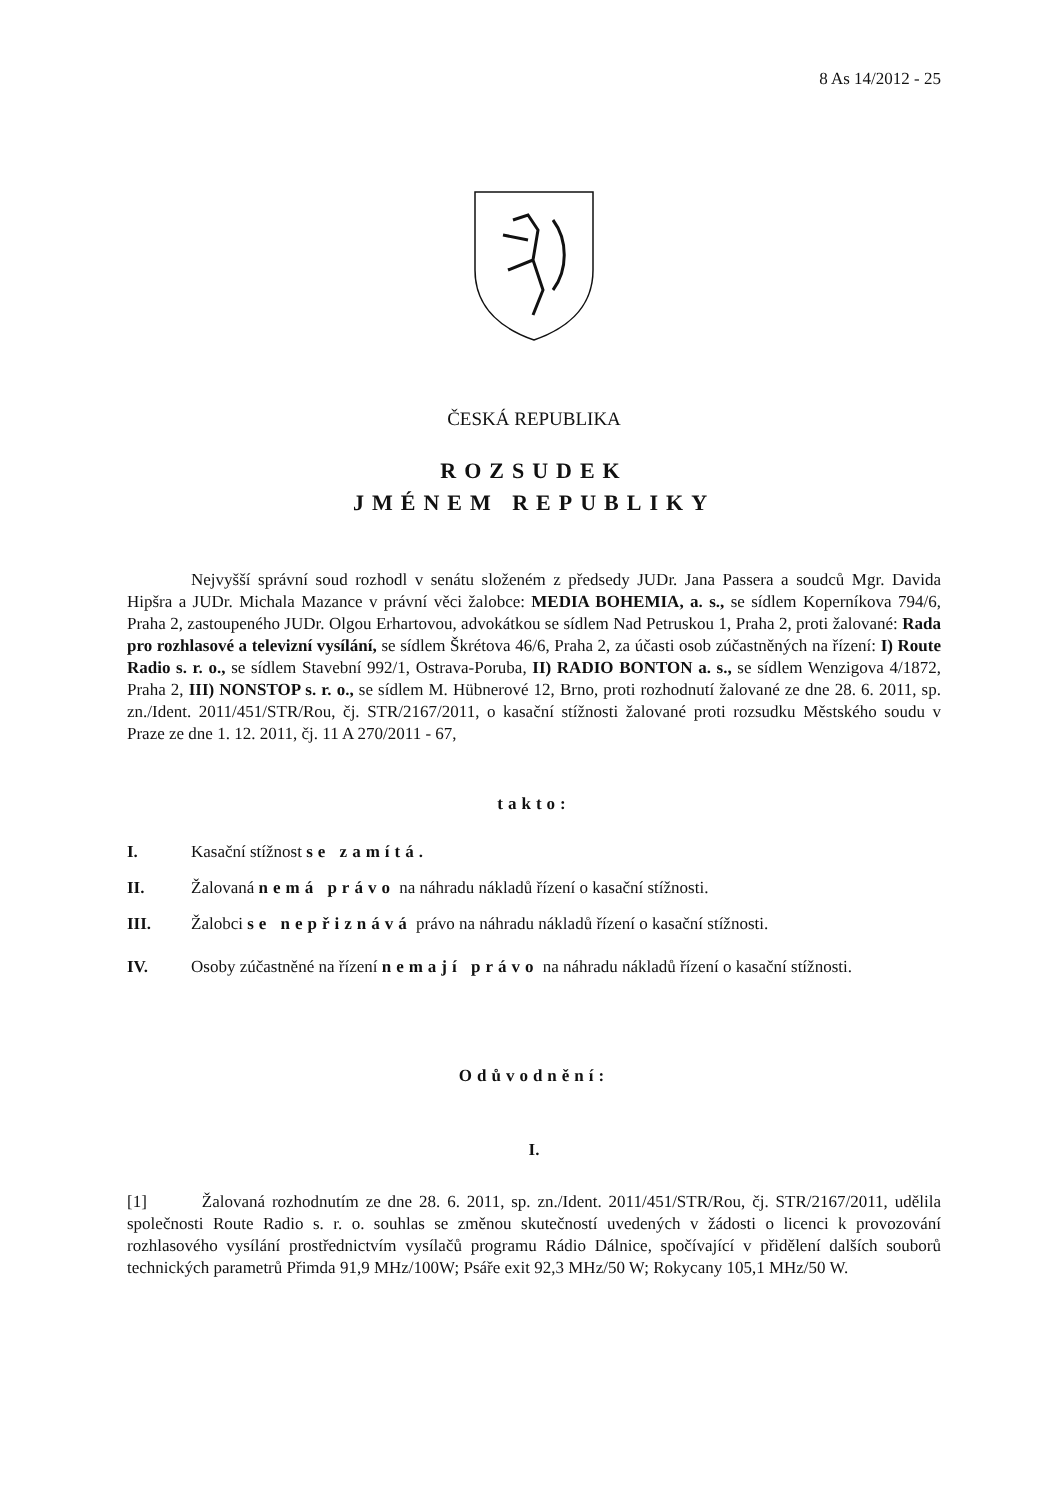8 As 14/2012 - 25
ČESKÁ REPUBLIKA
ROZSUDEK
JMÉNEM REPUBLIKY
Nejvyšší správní soud rozhodl v senátu složeném z předsedy JUDr. Jana Passera a soudců Mgr. Davida Hipšra a JUDr. Michala Mazance v právní věci žalobce: MEDIA BOHEMIA, a. s., se sídlem Koperníkova 794/6, Praha 2, zastoupeného JUDr. Olgou Erhartovou, advokátkou se sídlem Nad Petruskou 1, Praha 2, proti žalované: Rada pro rozhlasové a televizní vysílání, se sídlem Škrétova 46/6, Praha 2, za účasti osob zúčastněných na řízení: I) Route Radio s. r. o., se sídlem Stavební 992/1, Ostrava-Poruba, II) RADIO BONTON a. s., se sídlem Wenzigova 4/1872, Praha 2, III) NONSTOP s. r. o., se sídlem M. Hübnerové 12, Brno, proti rozhodnutí žalované ze dne 28. 6. 2011, sp. zn./Ident. 2011/451/STR/Rou, čj. STR/2167/2011, o kasační stížnosti žalované proti rozsudku Městského soudu v Praze ze dne 1. 12. 2011, čj. 11 A 270/2011 - 67,
takto:
I. Kasační stížnost se zamítá.
II. Žalovaná nemá právo na náhradu nákladů řízení o kasační stížnosti.
III. Žalobci se nepřiznává právo na náhradu nákladů řízení o kasační stížnosti.
IV. Osoby zúčastněné na řízení nemají právo na náhradu nákladů řízení o kasační stížnosti.
Odůvodnění:
I.
[1] Žalovaná rozhodnutím ze dne 28. 6. 2011, sp. zn./Ident. 2011/451/STR/Rou, čj. STR/2167/2011, udělila společnosti Route Radio s. r. o. souhlas se změnou skutečností uvedených v žádosti o licenci k provozování rozhlasového vysílání prostřednictvím vysílačů programu Rádio Dálnice, spočívající v přidělení dalších souborů technických parametrů Přimda 91,9 MHz/100W; Psáře exit 92,3 MHz/50 W; Rokycany 105,1 MHz/50 W.